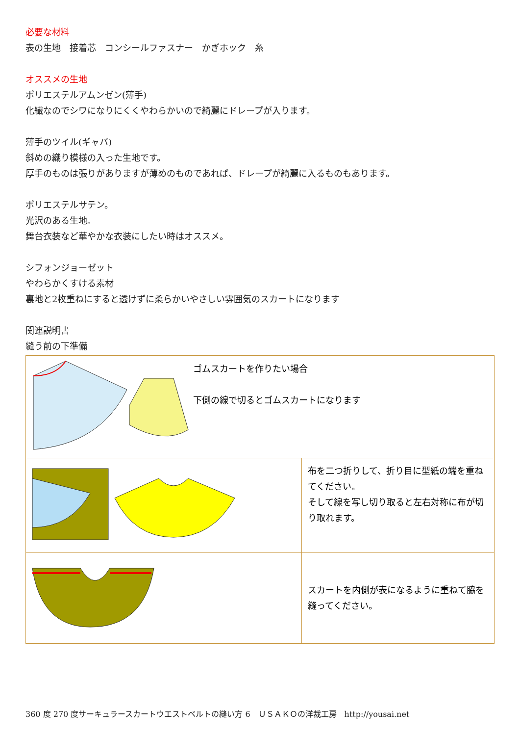必要な材料
表の生地　接着芯　コンシールファスナー　かぎホック　糸
オススメの生地
ポリエステルアムンゼン(薄手)
化繊なのでシワになりにくくやわらかいので綺麗にドレープが入ります。
薄手のツイル(ギャバ)
斜めの織り模様の入った生地です。
厚手のものは張りがありますが薄めのものであれば、ドレープが綺麗に入るものもあります。
ポリエステルサテン。
光沢のある生地。
舞台衣装など華やかな衣装にしたい時はオススメ。
シフォンジョーゼット
やわらかくすける素材
裏地と2枚重ねにすると透けずに柔らかいやさしい雰囲気のスカートになります
関連説明書
縫う前の下準備
| ゴムスカートを作りたい場合 下側の線で切るとゴムスカートになります | |
| | 布を二つ折りして、折り目に型紙の端を重ねてください。 そして線を写し切り取ると左右対称に布が切り取れます。 |
| | スカートを内側が表になるように重ねて脇を縫ってください。 |
360 度 270 度サーキュラースカートウエストベルトの縫い方 6　ＵＳＡＫＯの洋裁工房　http://yousai.net